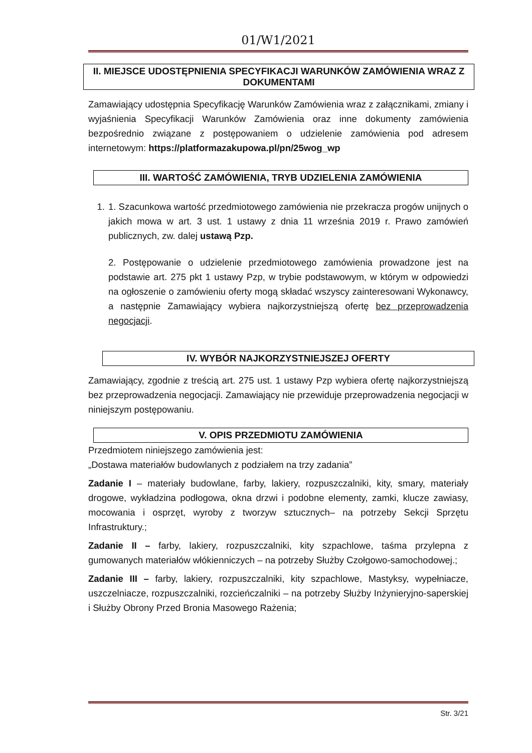01/W1/2021
II. MIEJSCE UDOSTĘPNIENIA SPECYFIKACJI WARUNKÓW ZAMÓWIENIA WRAZ Z DOKUMENTAMI
Zamawiający udostępnia Specyfikację Warunków Zamówienia wraz z załącznikami, zmiany i wyjaśnienia Specyfikacji Warunków Zamówienia oraz inne dokumenty zamówienia bezpośrednio związane z postępowaniem o udzielenie zamówienia pod adresem internetowym: https://platformazakupowa.pl/pn/25wog_wp
III. WARTOŚĆ ZAMÓWIENIA, TRYB UDZIELENIA ZAMÓWIENIA
1. 1. Szacunkowa wartość przedmiotowego zamówienia nie przekracza progów unijnych o jakich mowa w art. 3 ust. 1 ustawy z dnia 11 września 2019 r. Prawo zamówień publicznych, zw. dalej ustawą Pzp.
2. Postępowanie o udzielenie przedmiotowego zamówienia prowadzone jest na podstawie art. 275 pkt 1 ustawy Pzp, w trybie podstawowym, w którym w odpowiedzi na ogłoszenie o zamówieniu oferty mogą składać wszyscy zainteresowani Wykonawcy, a następnie Zamawiający wybiera najkorzystniejszą ofertę bez przeprowadzenia negocjacji.
IV. WYBÓR NAJKORZYSTNIEJSZEJ OFERTY
Zamawiający, zgodnie z treścią art. 275 ust. 1 ustawy Pzp wybiera ofertę najkorzystniejszą bez przeprowadzenia negocjacji. Zamawiający nie przewiduje przeprowadzenia negocjacji w niniejszym postępowaniu.
V. OPIS PRZEDMIOTU ZAMÓWIENIA
Przedmiotem niniejszego zamówienia jest:
„Dostawa materiałów budowlanych z podziałem na trzy zadania”
Zadanie I – materiały budowlane, farby, lakiery, rozpuszczalniki, kity, smary, materiały drogowe, wykładzina podłogowa, okna drzwi i podobne elementy, zamki, klucze zawiasy, mocowania i osprzęt, wyroby z tworzyw sztucznych– na potrzeby Sekcji Sprzętu Infrastruktury.;
Zadanie II – farby, lakiery, rozpuszczalniki, kity szpachlowe, taśma przylepna z gumowanych materiałów włókienniczych – na potrzeby Służby Czołgowo-samochodowej.;
Zadanie III – farby, lakiery, rozpuszczalniki, kity szpachlowe, Mastyksy, wypełniacze, uszczelniacze, rozpuszczalniki, rozcieńczalniki – na potrzeby Służby Inżynieryjno-saperskiej i Służby Obrony Przed Bronia Masowego Rażenia;
Str. 3/21